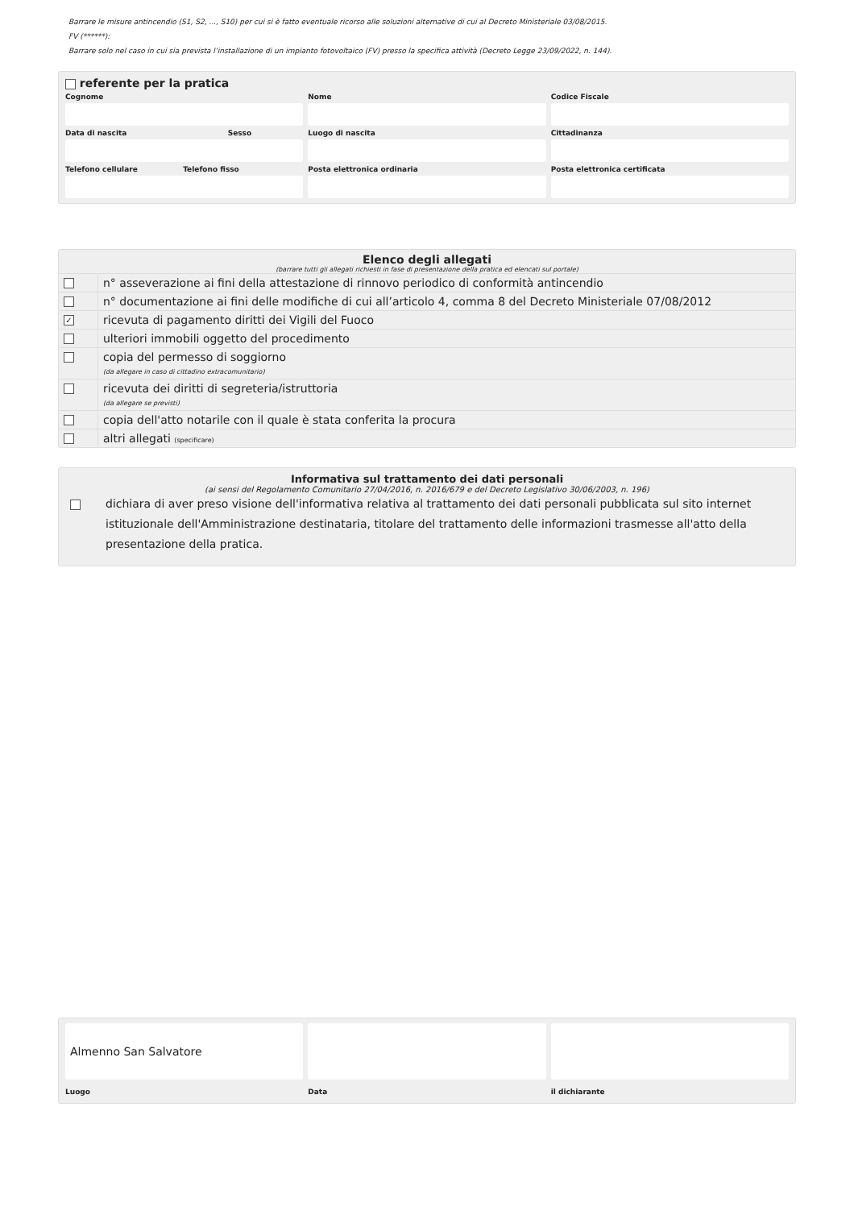Barrare le misure antincendio (S1, S2, ..., S10) per cui si è fatto eventuale ricorso alle soluzioni alternative di cui al Decreto Ministeriale 03/08/2015.
FV (******):
Barrare solo nel caso in cui sia prevista l’installazione di un impianto fotovoltaico (FV) presso la specifica attività (Decreto Legge 23/09/2022, n. 144).
referente per la pratica
Cognome Nome Codice Fiscale
Data di nascita Sesso
Luogo di nascita Cittadinanza
Telefono cellulare Telefono fisso
Posta elettronica ordinaria Posta elettronica certificata
Elenco degli allegati
(barrare tutti gli allegati richiesti in fase di presentazione della pratica ed elencati sul portale)
n° asseverazione ai fini della attestazione di rinnovo periodico di conformità antincendio
n° documentazione ai fini delle modifiche di cui all’articolo 4, comma 8 del Decreto Ministeriale 07/08/2012
✓
ricevuta di pagamento diritti dei Vigili del Fuoco
ulteriori immobili oggetto del procedimento
copia del permesso di soggiorno
(da allegare in caso di cittadino extracomunitario)
ricevuta dei diritti di segreteria/istruttoria
(da allegare se previsti)
copia dell'atto notarile con il quale è stata conferita la procura
altri allegati (specificare)
Informativa sul trattamento dei dati personali
(ai sensi del Regolamento Comunitario 27/04/2016, n. 2016/679 e del Decreto Legislativo 30/06/2003, n. 196)
dichiara di aver preso visione dell'informativa relativa al trattamento dei dati personali pubblicata sul sito internet istituzionale dell'Amministrazione destinataria, titolare del trattamento delle informazioni trasmesse all'atto della presentazione della pratica.
Almenno San Salvatore
Luogo
Data il dichiarante